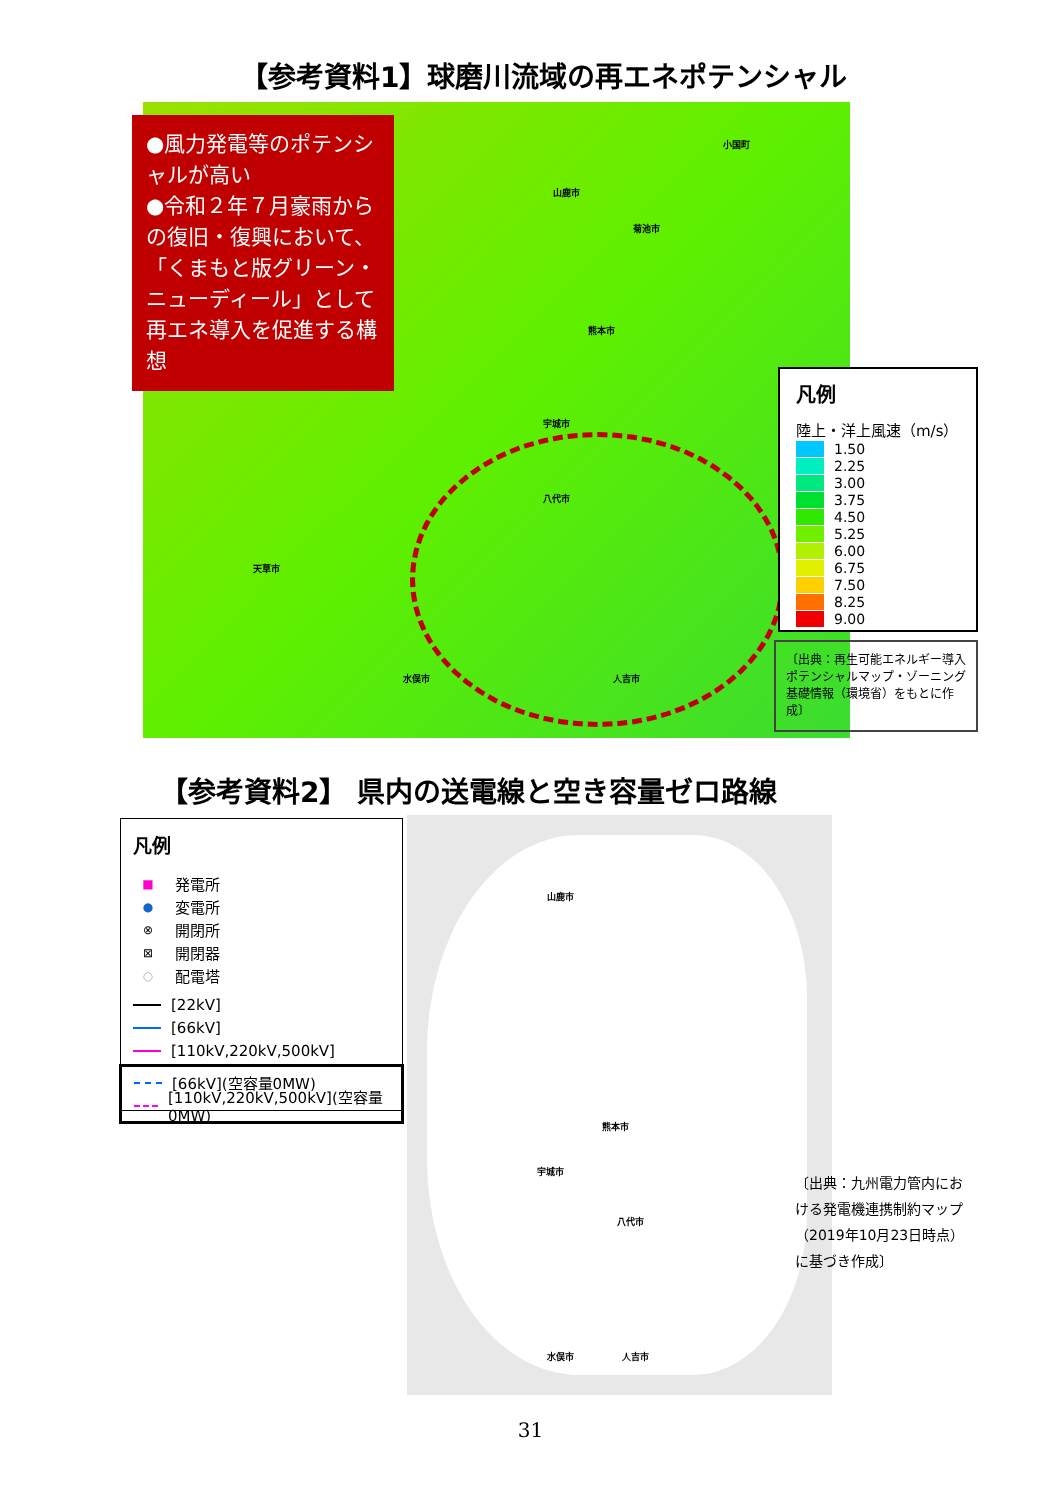【参考資料1】球磨川流域の再エネポテンシャル
小国町
山鹿市
菊池市
熊本市
宇城市
八代市
人吉市
天草市
水俣市
●風力発電等のポテンシャルが高い
●令和２年７月豪雨からの復旧・復興において、「くまもと版グリーン・ニューディール」として再エネ導入を促進する構想
凡例
陸上・洋上風速（m/s）
1.50
2.25
3.00
3.75
4.50
5.25
6.00
6.75
7.50
8.25
9.00
〔出典：再生可能エネルギー導入ポテンシャルマップ・ゾーニング基礎情報（環境省）をもとに作成〕
【参考資料2】 県内の送電線と空き容量ゼロ路線
山鹿市
熊本市
八代市
水俣市 人吉市
宇城市
凡例
■ 発電所
● 変電所
⊗ 開閉所
⊠ 開閉器
○ 配電塔
[22kV]
[66kV]
[110kV,220kV,500kV]
[66kV](空容量0MW)
[110kV,220kV,500kV](空容量0MW)
〔出典：九州電力管内における発電機連携制約マップ（2019年10月23日時点）に基づき作成〕
31